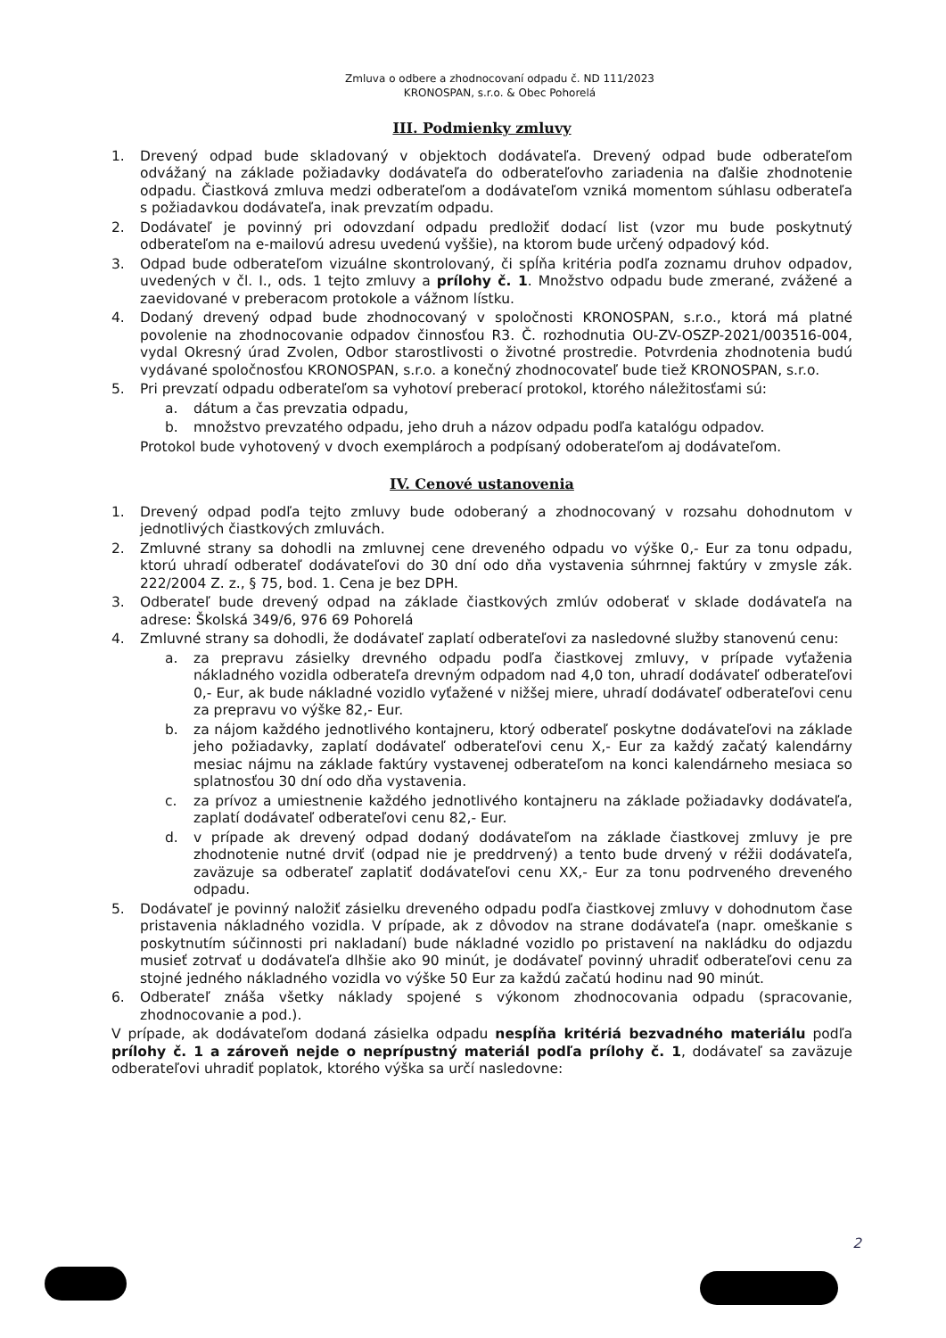Zmluva o odbere a zhodnocovaní odpadu č. ND 111/2023
KRONOSPAN, s.r.o. & Obec Pohorelá
III. Podmienky zmluvy
1. Drevený odpad bude skladovaný v objektoch dodávateľa. Drevený odpad bude odberateľom odvážaný na základe požiadavky dodávateľa do odberateľovho zariadenia na ďalšie zhodnotenie odpadu. Čiastková zmluva medzi odberateľom a dodávateľom vzniká momentom súhlasu odberateľa s požiadavkou dodávateľa, inak prevzatím odpadu.
2. Dodávateľ je povinný pri odovzdaní odpadu predložiť dodací list (vzor mu bude poskytnutý odberateľom na e-mailovú adresu uvedenú vyššie), na ktorom bude určený odpadový kód.
3. Odpad bude odberateľom vizuálne skontrolovaný, či spĺňa kritéria podľa zoznamu druhov odpadov, uvedených v čl. I., ods. 1 tejto zmluvy a prílohy č. 1. Množstvo odpadu bude zmerané, zvážené a zaevidované v preberacom protokole a vážnom lístku.
4. Dodaný drevený odpad bude zhodnocovaný v spoločnosti KRONOSPAN, s.r.o., ktorá má platné povolenie na zhodnocovanie odpadov činnosťou R3. Č. rozhodnutia OU-ZV-OSZP-2021/003516-004, vydal Okresný úrad Zvolen, Odbor starostlivosti o životné prostredie. Potvrdenia zhodnotenia budú vydávané spoločnosťou KRONOSPAN, s.r.o. a konečný zhodnocovateľ bude tiež KRONOSPAN, s.r.o.
5. Pri prevzatí odpadu odberateľom sa vyhotoví preberací protokol, ktorého náležitosťami sú:
a. dátum a čas prevzatia odpadu,
b. množstvo prevzatého odpadu, jeho druh a názov odpadu podľa katalógu odpadov.
Protokol bude vyhotovený v dvoch exemplároch a podpísaný odoberateľom aj dodávateľom.
IV. Cenové ustanovenia
1. Drevený odpad podľa tejto zmluvy bude odoberaný a zhodnocovaný v rozsahu dohodnutom v jednotlivých čiastkových zmluvách.
2. Zmluvné strany sa dohodli na zmluvnej cene dreveného odpadu vo výške 0,- Eur za tonu odpadu, ktorú uhradí odberateľ dodávateľovi do 30 dní odo dňa vystavenia súhrnnej faktúry v zmysle zák. 222/2004 Z. z., § 75, bod. 1. Cena je bez DPH.
3. Odberateľ bude drevený odpad na základe čiastkových zmlúv odoberať v sklade dodávateľa na adrese: Školská 349/6, 976 69 Pohorelá
4. Zmluvné strany sa dohodli, že dodávateľ zaplatí odberateľovi za nasledovné služby stanovenú cenu:
a. za prepravu zásielky drevného odpadu podľa čiastkovej zmluvy, v prípade vyťaženia nákladného vozidla odberateľa drevným odpadom nad 4,0 ton, uhradí dodávateľ odberateľovi 0,- Eur, ak bude nákladné vozidlo vyťažené v nižšej miere, uhradí dodávateľ odberateľovi cenu za prepravu vo výške 82,- Eur.
b. za nájom každého jednotlivého kontajneru, ktorý odberateľ poskytne dodávateľovi na základe jeho požiadavky, zaplatí dodávateľ odberateľovi cenu X,- Eur za každý začatý kalendárny mesiac nájmu na základe faktúry vystavenej odberateľom na konci kalendárneho mesiaca so splatnosťou 30 dní odo dňa vystavenia.
c. za prívoz a umiestnenie každého jednotlivého kontajneru na základe požiadavky dodávateľa, zaplatí dodávateľ odberateľovi cenu 82,- Eur.
d. v prípade ak drevený odpad dodaný dodávateľom na základe čiastkovej zmluvy je pre zhodnotenie nutné drviť (odpad nie je preddrvený) a tento bude drvený v réžii dodávateľa, zaväzuje sa odberateľ zaplatiť dodávateľovi cenu XX,- Eur za tonu podrveného dreveného odpadu.
5. Dodávateľ je povinný naložiť zásielku dreveného odpadu podľa čiastkovej zmluvy v dohodnutom čase pristavenia nákladného vozidla. V prípade, ak z dôvodov na strane dodávateľa (napr. omeškanie s poskytnutím súčinnosti pri nakladaní) bude nákladné vozidlo po pristavení na nakládku do odjazdu musieť zotrvať u dodávateľa dlhšie ako 90 minút, je dodávateľ povinný uhradiť odberateľovi cenu za stojné jedného nákladného vozidla vo výške 50 Eur za každú začatú hodinu nad 90 minút.
6. Odberateľ znáša všetky náklady spojené s výkonom zhodnocovania odpadu (spracovanie, zhodnocovanie a pod.).
V prípade, ak dodávateľom dodaná zásielka odpadu nespĺňa kritériá bezvadného materiálu podľa prílohy č. 1 a zároveň nejde o neprípustný materiál podľa prílohy č. 1, dodávateľ sa zaväzuje odberateľovi uhradiť poplatok, ktorého výška sa určí nasledovne:
2